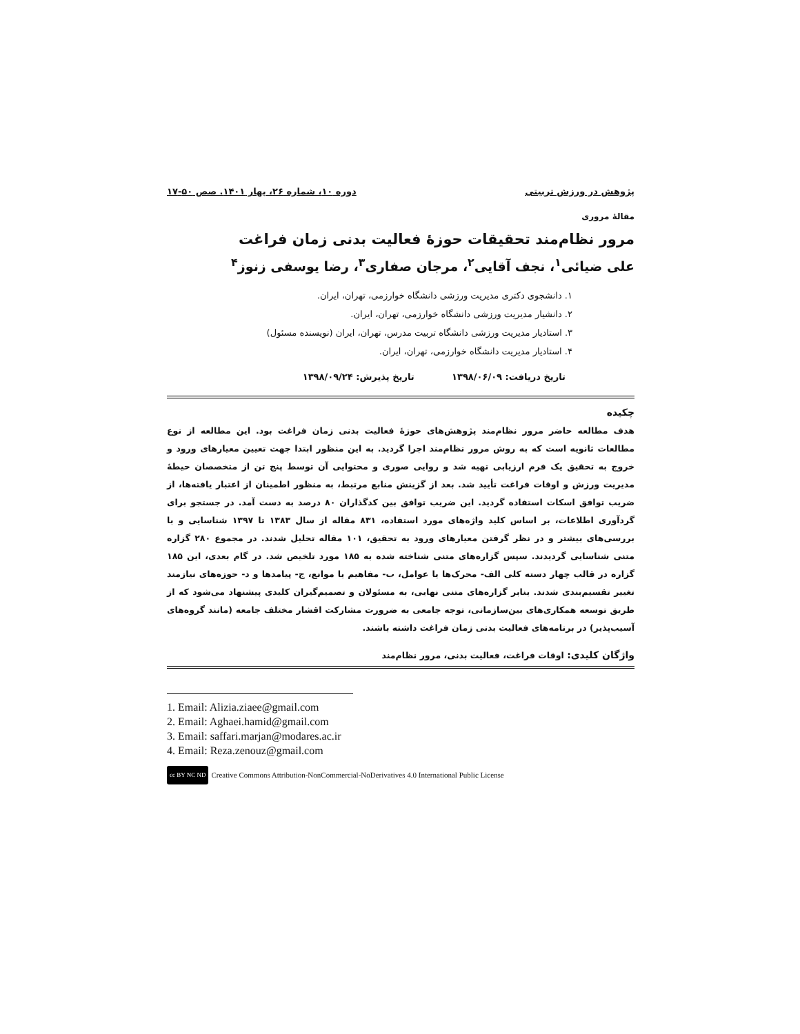پژوهش در ورزش تربیتی دوره ۱۰، شماره ۲۶، بهار ۱۴۰۱. صص ۵۰-۱۷
مقالۀ مروری
مرور نظام‌مند تحقیقات حوزۀ فعالیت بدنی زمان فراغت
علی ضیائی<sup>۱</sup>، نجف آقایی<sup>۲</sup>، مرجان صفاری<sup>۳</sup>، رضا یوسفی زنوز<sup>۴</sup>
۱. دانشجوی دکتری مدیریت ورزشی دانشگاه خوارزمی، تهران، ایران.
۲. دانشیار مدیریت ورزشی دانشگاه خوارزمی، تهران، ایران.
۳. استادیار مدیریت ورزشی دانشگاه تربیت مدرس، تهران، ایران (نویسنده مسئول)
۴. استادیار مدیریت دانشگاه خوارزمی، تهران، ایران.
تاریخ دریافت: ۱۳۹۸/۰۶/۰۹ تاریخ پذیرش: ۱۳۹۸/۰۹/۲۴
چکیده
هدف مطالعه حاضر مرور نظام‌مند پژوهش‌های حوزۀ فعالیت بدنی زمان فراغت بود. این مطالعه از نوع مطالعات ثانویه است که به روش مرور نظام‌مند اجرا گردید. به این منظور ابتدا جهت تعیین معیارهای ورود و خروج به تحقیق یک فرم ارزیابی تهیه شد و روایی صوری و محتوایی آن توسط پنج تن از متخصصان حیطۀ مدیریت ورزش و اوقات فراغت تأیید شد. بعد از گزینش منابع مرتبط، به منظور اطمینان از اعتبار یافته‌ها، از ضریب توافق اسکات استفاده گردید. این ضریب توافق بین کدگذاران ۸۰ درصد به دست آمد. در جستجو برای گردآوری اطلاعات، بر اساس کلید واژه‌های مورد استفاده، ۸۳۱ مقاله از سال ۱۳۸۳ تا ۱۳۹۷ شناسایی و با بررسی‌های بیشتر و در نظر گرفتن معیارهای ورود به تحقیق، ۱۰۱ مقاله تحلیل شدند. در مجموع ۲۸۰ گزاره متنی شناسایی گردیدند. سپس گزاره‌های متنی شناخته شده به ۱۸۵ مورد تلخیص شد. در گام بعدی، این ۱۸۵ گزاره در قالب چهار دسته کلی الف- محرک‌ها یا عوامل، ب- مفاهیم یا موانع، ج- پیامدها و د- حوزه‌های نیازمند تغییر تقسیم‌بندی شدند. بنابر گزاره‌های متنی نهایی، به مسئولان و تصمیم‌گیران کلیدی پیشنهاد می‌شود که از طریق توسعه همکاری‌های بین‌سازمانی، توجه جامعی به ضرورت مشارکت اقشار مختلف جامعه (مانند گروه‌های آسیب‌پذیر) در برنامه‌های فعالیت بدنی زمان فراغت داشته باشند.
واژگان کلیدی: اوقات فراغت، فعالیت بدنی، مرور نظام‌مند
1. Email: Alizia.ziaee@gmail.com
2. Email: Aghaei.hamid@gmail.com
3. Email: saffari.marjan@modares.ac.ir
4. Email: Reza.zenouz@gmail.com
cc BY NC ND Creative Commons Attribution-NonCommercial-NoDerivatives 4.0 International Public License